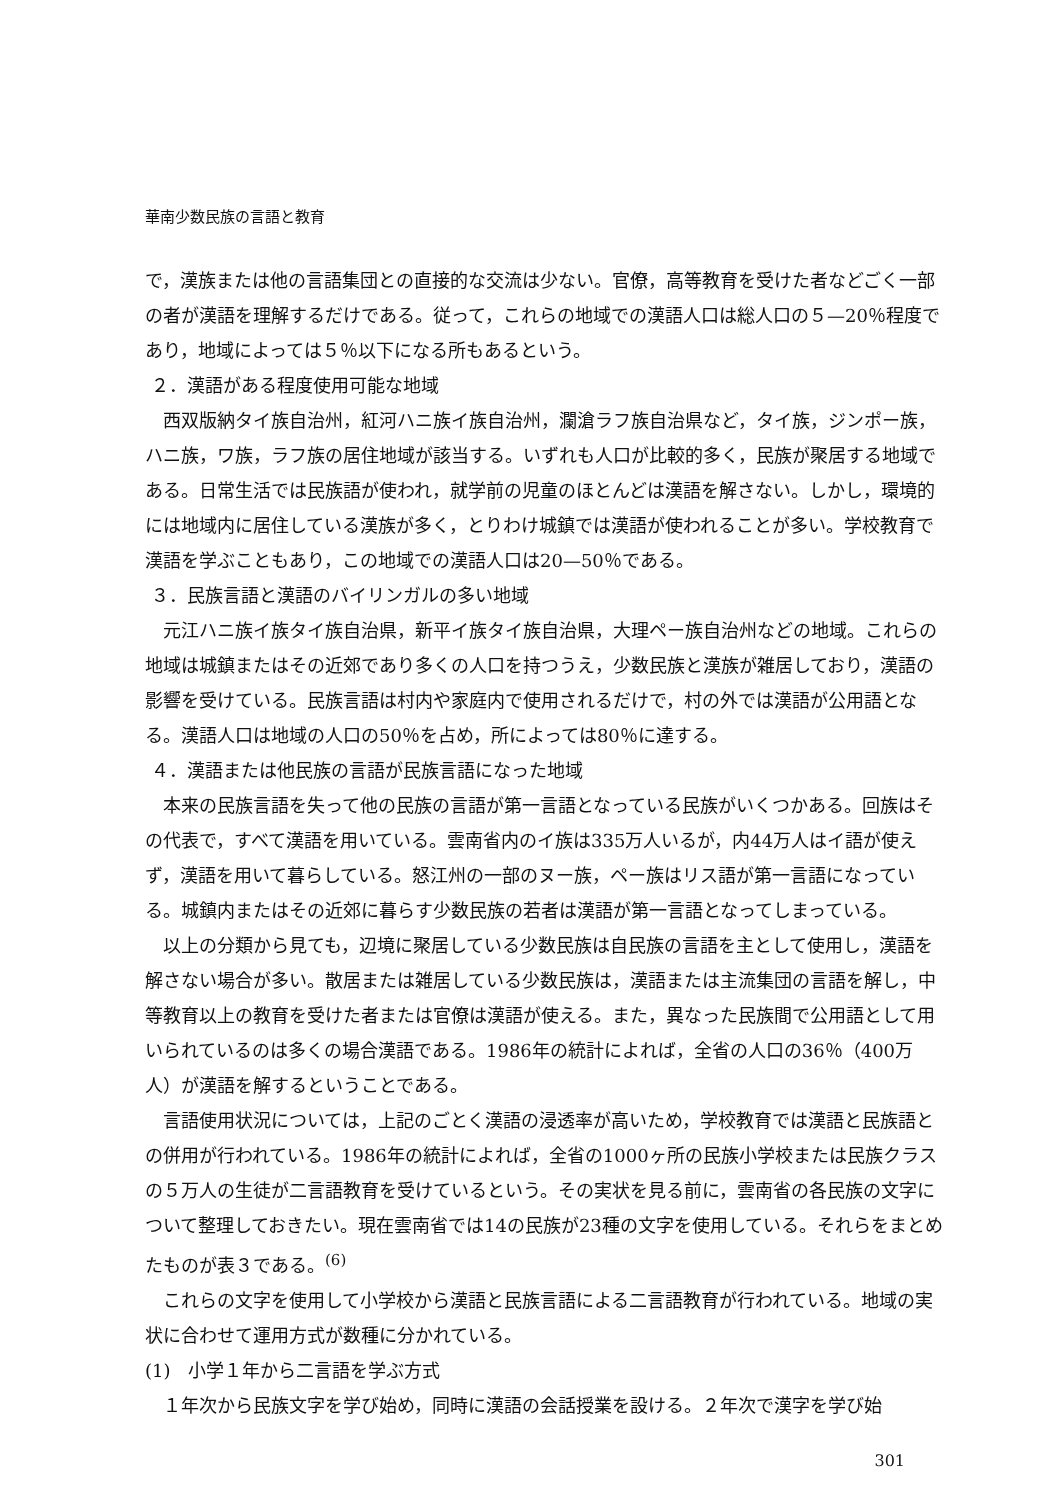華南少数民族の言語と教育
で，漢族または他の言語集団との直接的な交流は少ない。官僚，高等教育を受けた者などごく一部の者が漢語を理解するだけである。従って，これらの地域での漢語人口は総人口の５—20％程度であり，地域によっては５％以下になる所もあるという。
２．漢語がある程度使用可能な地域
西双版納タイ族自治州，紅河ハニ族イ族自治州，瀾滄ラフ族自治県など，タイ族，ジンポー族，ハニ族，ワ族，ラフ族の居住地域が該当する。いずれも人口が比較的多く，民族が聚居する地域である。日常生活では民族語が使われ，就学前の児童のほとんどは漢語を解さない。しかし，環境的には地域内に居住している漢族が多く，とりわけ城鎮では漢語が使われることが多い。学校教育で漢語を学ぶこともあり，この地域での漢語人口は20—50％である。
３．民族言語と漢語のバイリンガルの多い地域
元江ハニ族イ族タイ族自治県，新平イ族タイ族自治県，大理ペー族自治州などの地域。これらの地域は城鎮またはその近郊であり多くの人口を持つうえ，少数民族と漢族が雑居しており，漢語の影響を受けている。民族言語は村内や家庭内で使用されるだけで，村の外では漢語が公用語となる。漢語人口は地域の人口の50％を占め，所によっては80％に達する。
４．漢語または他民族の言語が民族言語になった地域
本来の民族言語を失って他の民族の言語が第一言語となっている民族がいくつかある。回族はその代表で，すべて漢語を用いている。雲南省内のイ族は335万人いるが，内44万人はイ語が使えず，漢語を用いて暮らしている。怒江州の一部のヌー族，ペー族はリス語が第一言語になっている。城鎮内またはその近郊に暮らす少数民族の若者は漢語が第一言語となってしまっている。
以上の分類から見ても，辺境に聚居している少数民族は自民族の言語を主として使用し，漢語を解さない場合が多い。散居または雑居している少数民族は，漢語または主流集団の言語を解し，中等教育以上の教育を受けた者または官僚は漢語が使える。また，異なった民族間で公用語として用いられているのは多くの場合漢語である。1986年の統計によれば，全省の人口の36％（400万人）が漢語を解するということである。
言語使用状況については，上記のごとく漢語の浸透率が高いため，学校教育では漢語と民族語との併用が行われている。1986年の統計によれば，全省の1000ヶ所の民族小学校または民族クラスの５万人の生徒が二言語教育を受けているという。その実状を見る前に，雲南省の各民族の文字について整理しておきたい。現在雲南省では14の民族が23種の文字を使用している。それらをまとめたものが表３である。<sup>(6)</sup>
これらの文字を使用して小学校から漢語と民族言語による二言語教育が行われている。地域の実状に合わせて運用方式が数種に分かれている。
(1)　小学１年から二言語を学ぶ方式
１年次から民族文字を学び始め，同時に漢語の会話授業を設ける。２年次で漢字を学び始
301